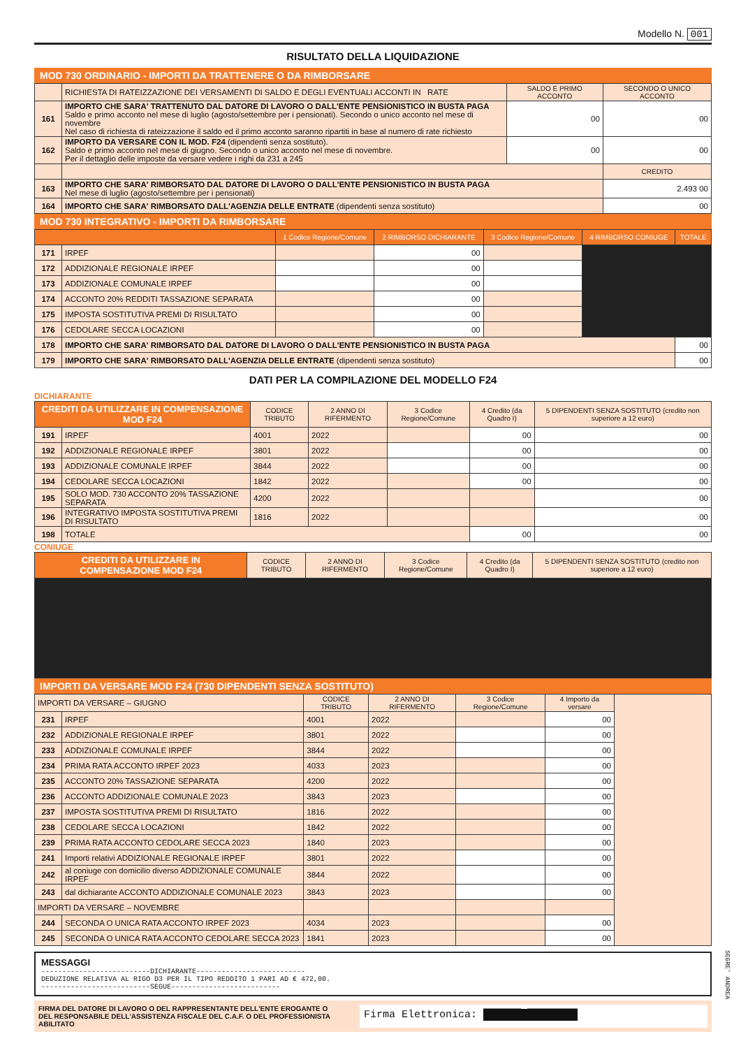Modello N. 001
RISULTATO DELLA LIQUIDAZIONE
MOD 730 ORDINARIO - IMPORTI DA TRATTENERE O DA RIMBORSARE
| | RICHIESTA DI RATEIZZAZIONE DEI VERSAMENTI DI SALDO E DEGLI EVENTUALI ACCONTI IN RATE | SALDO E PRIMO ACCONTO | SECONDO O UNICO ACCONTO |
| 161 | IMPORTO CHE SARA' TRATTENUTO DAL DATORE DI LAVORO O DALL'ENTE PENSIONISTICO IN BUSTA PAGA Saldo e primo acconto nel mese di luglio (agosto/settembre per i pensionati). Secondo o unico acconto nel mese di novembre Nel caso di richiesta di rateizzazione il saldo ed il primo acconto saranno ripartiti in base al numero di rate richiesto | 00 | 00 |
| 162 | IMPORTO DA VERSARE CON IL MOD. F24 (dipendenti senza sostituto). Saldo e primo acconto nel mese di giugno. Secondo o unico acconto nel mese di novembre. Per il dettaglio delle imposte da versare vedere i righi da 231 a 245 | 00 | 00 |
| | | | CREDITO |
| 163 | IMPORTO CHE SARA' RIMBORSATO DAL DATORE DI LAVORO O DALL'ENTE PENSIONISTICO IN BUSTA PAGA Nel mese di luglio (agosto/settembre per i pensionati) | | 2.493 00 |
| 164 | IMPORTO CHE SARA' RIMBORSATO DALL'AGENZIA DELLE ENTRATE (dipendenti senza sostituto) | | 00 |
MOD 730 INTEGRATIVO - IMPORTI DA RIMBORSARE
| | | 1 Codice Regione/Comune | 2 RIMBORSO DICHIARANTE | 3 Codice Regione/Comune | 4 RIMBORSO CONIUGE | TOTALE |
| --- | --- | --- | --- | --- | --- | --- |
| 171 | IRPEF | | 00 | | | |
| 172 | ADDIZIONALE REGIONALE IRPEF | | 00 | | | |
| 173 | ADDIZIONALE COMUNALE IRPEF | | 00 | | | |
| 174 | ACCONTO 20% REDDITI TASSAZIONE SEPARATA | | 00 | | | |
| 175 | IMPOSTA SOSTITUTIVA PREMI DI RISULTATO | | 00 | | | |
| 176 | CEDOLARE SECCA LOCAZIONI | | 00 | | | |
| 178 | IMPORTO CHE SARA' RIMBORSATO DAL DATORE DI LAVORO O DALL'ENTE PENSIONISTICO IN BUSTA PAGA | | | | | 00 |
| 179 | IMPORTO CHE SARA' RIMBORSATO DALL'AGENZIA DELLE ENTRATE (dipendenti senza sostituto) | | | | | 00 |
DATI PER LA COMPILAZIONE DEL MODELLO F24
DICHIARANTE
| CREDITI DA UTILIZZARE IN COMPENSAZIONE MOD F24 | | CODICE TRIBUTO | 2 ANNO DI RIFERMENTO | 3 Codice Regione/Comune | 4 Credito (da Quadro I) | 5 DIPENDENTI SENZA SOSTITUTO (credito non superiore a 12 euro) |
| --- | --- | --- | --- | --- | --- | --- |
| 191 | IRPEF | 4001 | 2022 | | 00 | 00 |
| 192 | ADDIZIONALE REGIONALE IRPEF | 3801 | 2022 | | 00 | 00 |
| 193 | ADDIZIONALE COMUNALE IRPEF | 3844 | 2022 | | 00 | 00 |
| 194 | CEDOLARE SECCA LOCAZIONI | 1842 | 2022 | | 00 | 00 |
| 195 | SOLO MOD. 730 ACCONTO 20% TASSAZIONE SEPARATA | 4200 | 2022 | | | 00 |
| 196 | INTEGRATIVO IMPOSTA SOSTITUTIVA PREMI DI RISULTATO | 1816 | 2022 | | | 00 |
| 198 | TOTALE | | | | 00 | 00 |
CONIUGE
| CREDITI DA UTILIZZARE IN COMPENSAZIONE MOD F24 | CODICE TRIBUTO | 2 ANNO DI RIFERMENTO | 3 Codice Regione/Comune | 4 Credito (da Quadro I) | 5 DIPENDENTI SENZA SOSTITUTO (credito non superiore a 12 euro) |
| --- | --- | --- | --- | --- | --- |
IMPORTI DA VERSARE MOD F24 (730 DIPENDENTI SENZA SOSTITUTO)
| IMPORTI DA VERSARE – GIUGNO | | CODICE TRIBUTO | 2 ANNO DI RIFERMENTO | 3 Codice Regione/Comune | 4 Importo da versare | |
| 231 | IRPEF | 4001 | 2022 | | 00 | |
| 232 | ADDIZIONALE REGIONALE IRPEF | 3801 | 2022 | | 00 | |
| 233 | ADDIZIONALE COMUNALE IRPEF | 3844 | 2022 | | 00 | |
| 234 | PRIMA RATA ACCONTO IRPEF 2023 | 4033 | 2023 | | 00 | |
| 235 | ACCONTO 20% TASSAZIONE SEPARATA | 4200 | 2022 | | 00 | |
| 236 | ACCONTO ADDIZIONALE COMUNALE 2023 | 3843 | 2023 | | 00 | |
| 237 | IMPOSTA SOSTITUTIVA PREMI DI RISULTATO | 1816 | 2022 | | 00 | |
| 238 | CEDOLARE SECCA LOCAZIONI | 1842 | 2022 | | 00 | |
| 239 | PRIMA RATA ACCONTO CEDOLARE SECCA 2023 | 1840 | 2023 | | 00 | |
| 241 | Importi relativi ADDIZIONALE REGIONALE IRPEF | 3801 | 2022 | | 00 | |
| 242 | al coniuge con domicilio diverso ADDIZIONALE COMUNALE IRPEF | 3844 | 2022 | | 00 | |
| 243 | dal dichiarante ACCONTO ADDIZIONALE COMUNALE 2023 | 3843 | 2023 | | 00 | |
| IMPORTI DA VERSARE – NOVEMBRE | | | | | | |
| 244 | SECONDA O UNICA RATA ACCONTO IRPEF 2023 | 4034 | 2023 | | 00 | |
| 245 | SECONDA O UNICA RATA ACCONTO CEDOLARE SECCA 2023 | 1841 | 2023 | | 00 | |
MESSAGGI
--------------------------DICHIARANTE--------------------------
DEDUZIONE RELATIVA AL RIGO D3 PER IL TIPO REDDITO 1 PARI AD € 472,00.
--------------------------SEGUE--------------------------
FIRMA DEL DATORE DI LAVORO O DEL RAPPRESENTANTE DELL'ENTE EROGANTE O
DEL RESPONSABILE DELL'ASSISTENZA FISCALE DEL C.A.F. O DEL PROFESSIONISTA ABILITATO
Firma Elettronica: ██████ ████████
SEGRE' ANDREA